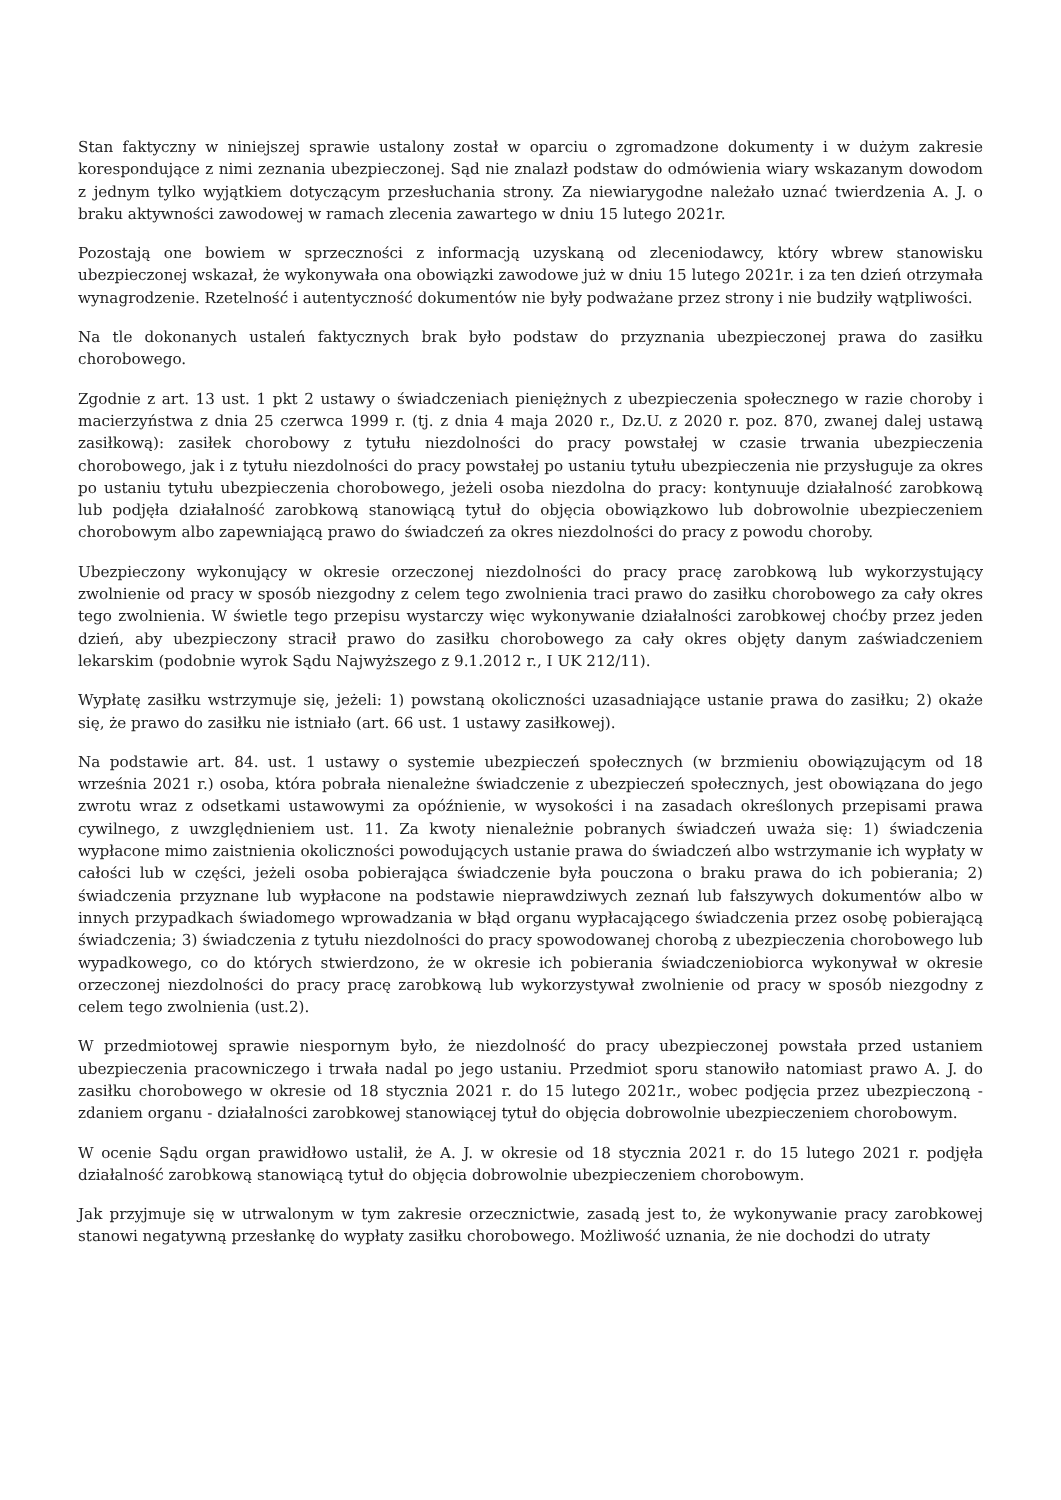Stan faktyczny w niniejszej sprawie ustalony został w oparciu o zgromadzone dokumenty i w dużym zakresie korespondujące z nimi zeznania ubezpieczonej. Sąd nie znalazł podstaw do odmówienia wiary wskazanym dowodom z jednym tylko wyjątkiem dotyczącym przesłuchania strony. Za niewiarygodne należało uznać twierdzenia A. J. o braku aktywności zawodowej w ramach zlecenia zawartego w dniu 15 lutego 2021r.
Pozostają one bowiem w sprzeczności z informacją uzyskaną od zleceniodawcy, który wbrew stanowisku ubezpieczonej wskazał, że wykonywała ona obowiązki zawodowe już w dniu 15 lutego 2021r. i za ten dzień otrzymała wynagrodzenie. Rzetelność i autentyczność dokumentów nie były podważane przez strony i nie budziły wątpliwości.
Na tle dokonanych ustaleń faktycznych brak było podstaw do przyznania ubezpieczonej prawa do zasiłku chorobowego.
Zgodnie z art. 13 ust. 1 pkt 2 ustawy o świadczeniach pieniężnych z ubezpieczenia społecznego w razie choroby i macierzyństwa z dnia 25 czerwca 1999 r. (tj. z dnia 4 maja 2020 r., Dz.U. z 2020 r. poz. 870, zwanej dalej ustawą zasiłkową): zasiłek chorobowy z tytułu niezdolności do pracy powstałej w czasie trwania ubezpieczenia chorobowego, jak i z tytułu niezdolności do pracy powstałej po ustaniu tytułu ubezpieczenia nie przysługuje za okres po ustaniu tytułu ubezpieczenia chorobowego, jeżeli osoba niezdolna do pracy: kontynuuje działalność zarobkową lub podjęła działalność zarobkową stanowiącą tytuł do objęcia obowiązkowo lub dobrowolnie ubezpieczeniem chorobowym albo zapewniającą prawo do świadczeń za okres niezdolności do pracy z powodu choroby.
Ubezpieczony wykonujący w okresie orzeczonej niezdolności do pracy pracę zarobkową lub wykorzystujący zwolnienie od pracy w sposób niezgodny z celem tego zwolnienia traci prawo do zasiłku chorobowego za cały okres tego zwolnienia. W świetle tego przepisu wystarczy więc wykonywanie działalności zarobkowej choćby przez jeden dzień, aby ubezpieczony stracił prawo do zasiłku chorobowego za cały okres objęty danym zaświadczeniem lekarskim (podobnie wyrok Sądu Najwyższego z 9.1.2012 r., I UK 212/11).
Wypłatę zasiłku wstrzymuje się, jeżeli: 1) powstaną okoliczności uzasadniające ustanie prawa do zasiłku; 2) okaże się, że prawo do zasiłku nie istniało (art. 66 ust. 1 ustawy zasiłkowej).
Na podstawie art. 84. ust. 1 ustawy o systemie ubezpieczeń społecznych (w brzmieniu obowiązującym od 18 września 2021 r.) osoba, która pobrała nienależne świadczenie z ubezpieczeń społecznych, jest obowiązana do jego zwrotu wraz z odsetkami ustawowymi za opóźnienie, w wysokości i na zasadach określonych przepisami prawa cywilnego, z uwzględnieniem ust. 11. Za kwoty nienależnie pobranych świadczeń uważa się: 1) świadczenia wypłacone mimo zaistnienia okoliczności powodujących ustanie prawa do świadczeń albo wstrzymanie ich wypłaty w całości lub w części, jeżeli osoba pobierająca świadczenie była pouczona o braku prawa do ich pobierania; 2) świadczenia przyznane lub wypłacone na podstawie nieprawdziwych zeznań lub fałszywych dokumentów albo w innych przypadkach świadomego wprowadzania w błąd organu wypłacającego świadczenia przez osobę pobierającą świadczenia; 3) świadczenia z tytułu niezdolności do pracy spowodowanej chorobą z ubezpieczenia chorobowego lub wypadkowego, co do których stwierdzono, że w okresie ich pobierania świadczeniobiorca wykonywał w okresie orzeczonej niezdolności do pracy pracę zarobkową lub wykorzystywał zwolnienie od pracy w sposób niezgodny z celem tego zwolnienia (ust.2).
W przedmiotowej sprawie niespornym było, że niezdolność do pracy ubezpieczonej powstała przed ustaniem ubezpieczenia pracowniczego i trwała nadal po jego ustaniu. Przedmiot sporu stanowiło natomiast prawo A. J. do zasiłku chorobowego w okresie od 18 stycznia 2021 r. do 15 lutego 2021r., wobec podjęcia przez ubezpieczoną - zdaniem organu - działalności zarobkowej stanowiącej tytuł do objęcia dobrowolnie ubezpieczeniem chorobowym.
W ocenie Sądu organ prawidłowo ustalił, że A. J. w okresie od 18 stycznia 2021 r. do 15 lutego 2021 r. podjęła działalność zarobkową stanowiącą tytuł do objęcia dobrowolnie ubezpieczeniem chorobowym.
Jak przyjmuje się w utrwalonym w tym zakresie orzecznictwie, zasadą jest to, że wykonywanie pracy zarobkowej stanowi negatywną przesłankę do wypłaty zasiłku chorobowego. Możliwość uznania, że nie dochodzi do utraty